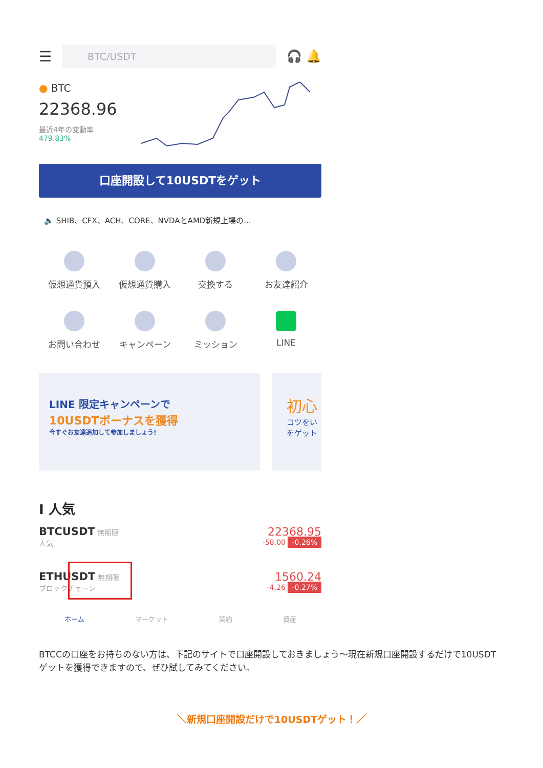☰
BTC/USDT
🎧 🔔
● BTC
22368.96
最近4年の変動率
479.83%
口座開設して10USDTをゲット
🔈 SHIB、CFX、ACH、CORE、NVDAとAMD新規上場の...
仮想通貨預入
仮想通貨購入
交換する
お友達紹介
お問い合わせ
キャンペーン
ミッション
LINE
LINE 限定キャンペーンで
10USDTボーナスを獲得
今すぐお友達追加して参加しましょう!
初心
コツをい をゲット
I 人気
BTCUSDT 無期限
人気
22368.95
-58.00 -0.26%
ETHUSDT 無期限
ブロックチェーン
1560.24
-4.26 -0.27%
ホーム マーケット 契約 資産
BTCCの口座をお持ちのない方は、下記のサイトで口座開設しておきましょう～現在新規口座開設するだけで10USDTゲットを獲得できますので、ぜひ試してみてください。
＼新規口座開設だけで10USDTゲット！／